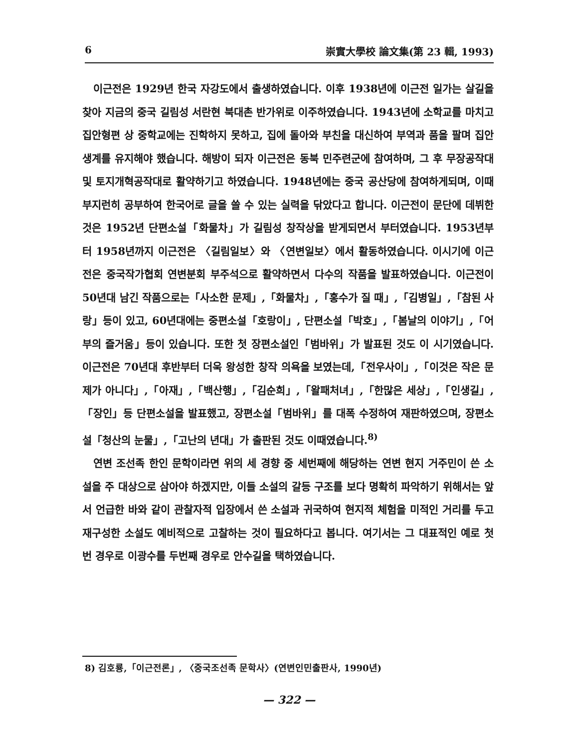6 崇實大學校 論文集(第 23 輯, 1993)
이근전은 1929년 한국 자강도에서 출생하였습니다. 이후 1938년에 이근전 일가는 살길을 찾아 지금의 중국 길림성 서란현 북대촌 반가위로 이주하였습니다. 1943년에 소학교를 마치고 집안형편 상 중학교에는 진학하지 못하고, 집에 돌아와 부친을 대신하여 부역과 품을 팔며 집안 생계를 유지해야 했습니다. 해방이 되자 이근전은 동북 민주련군에 참여하며, 그 후 무장공작대 및 토지개혁공작대로 활약하기고 하였습니다. 1948년에는 중국 공산당에 참여하게되며, 이때 부지런히 공부하여 한국어로 글을 쓸 수 있는 실력을 닦았다고 합니다. 이근전이 문단에 데뷔한 것은 1952년 단편소설「화물차」가 길림성 창작상을 받게되면서 부터였습니다. 1953년부터 1958년까지 이근전은 〈길림일보〉와 〈연변일보〉에서 활동하였습니다. 이시기에 이근전은 중국작가협회 연변분회 부주석으로 활약하면서 다수의 작품을 발표하였습니다. 이근전이 50년대 남긴 작품으로는「사소한 문제」,「화물차」,「홍수가 질 때」,「김병일」,「참된 사랑」등이 있고, 60년대에는 중편소설「호랑이」, 단편소설「박호」,「봄날의 이야기」,「어부의 즐거움」등이 있습니다. 또한 첫 장편소설인「범바위」가 발표된 것도 이 시기였습니다. 이근전은 70년대 후반부터 더욱 왕성한 창작 의욕을 보였는데,「전우사이」,「이것은 작은 문제가 아니다」,「아재」,「백산행」,「김순희」,「왈패처녀」,「한많은 세상」,「인생길」,「장인」등 단편소설을 발표했고, 장편소설「범바위」를 대폭 수정하여 재판하였으며, 장편소설「청산의 눈물」,「고난의 년대」가 출판된 것도 이때였습니다.<sup>8)</sup>
연변 조선족 한인 문학이라면 위의 세 경향 중 세번째에 해당하는 연변 현지 거주민이 쓴 소설을 주 대상으로 삼아야 하겠지만, 이들 소설의 갈등 구조를 보다 명확히 파악하기 위해서는 앞서 언급한 바와 같이 관찰자적 입장에서 쓴 소설과 귀국하여 현지적 체험을 미적인 거리를 두고 재구성한 소설도 예비적으로 고찰하는 것이 필요하다고 봅니다. 여기서는 그 대표적인 예로 첫번 경우로 이광수를 두번째 경우로 안수길을 택하였습니다.
8) 김호룡,「이근전론」, 〈중국조선족 문학사〉(연변인민출판사, 1990년)
— 322 —